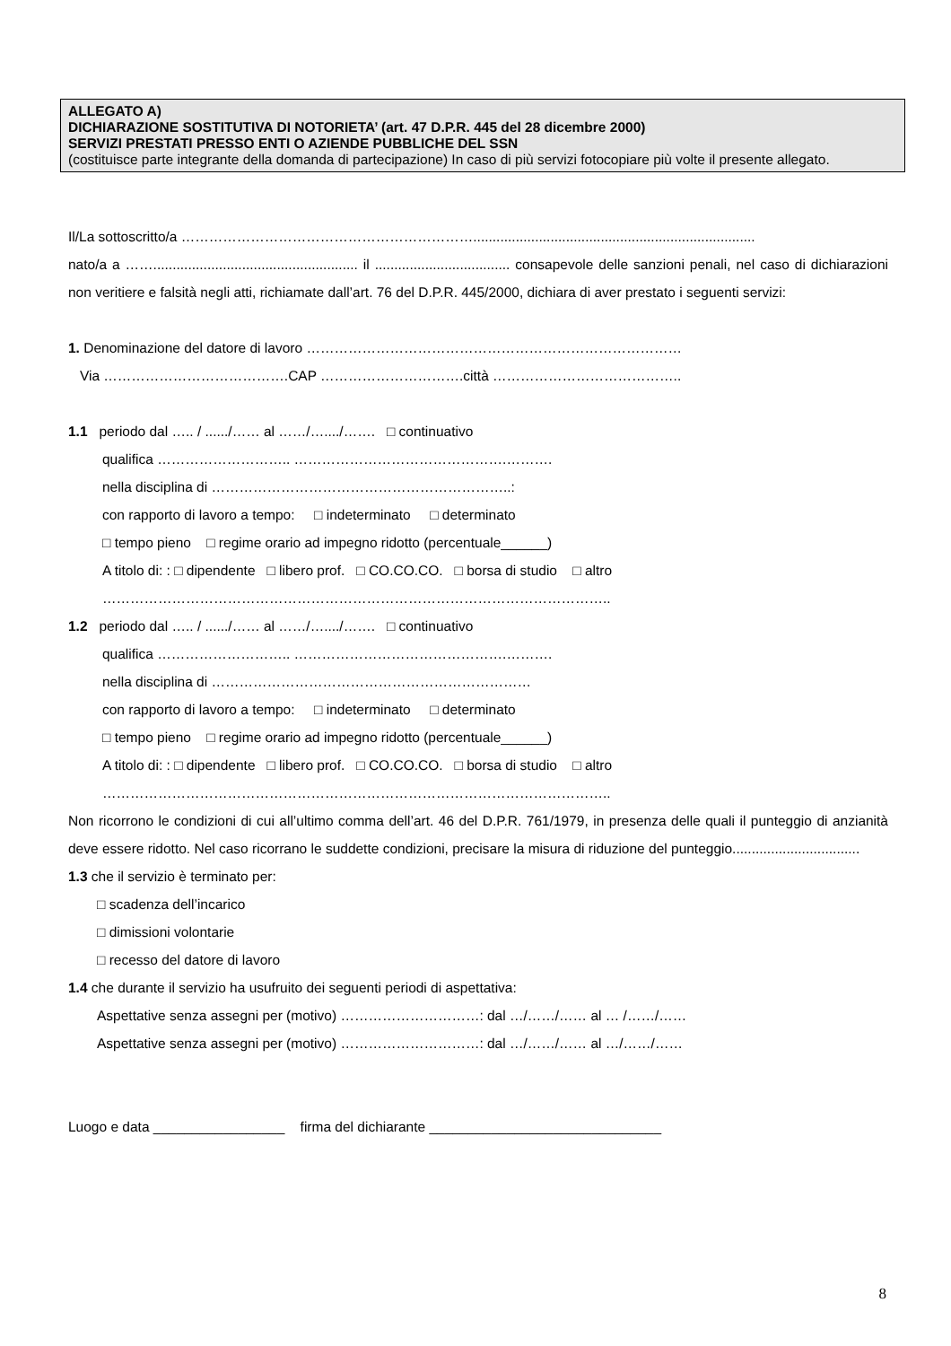ALLEGATO A)
DICHIARAZIONE SOSTITUTIVA DI NOTORIETA’ (art. 47 D.P.R. 445 del 28 dicembre 2000)
SERVIZI PRESTATI PRESSO ENTI O AZIENDE PUBBLICHE DEL SSN
(costituisce parte integrante della domanda di partecipazione) In caso di più servizi fotocopiare più volte il presente allegato.
Il/La sottoscritto/a ……………………………………………………….........................................................................
nato/a a ……..................................................... il ................................... consapevole delle sanzioni penali, nel caso di dichiarazioni non veritiere e falsità negli atti, richiamate dall’art. 76 del D.P.R. 445/2000, dichiara di aver prestato i seguenti servizi:
1. Denominazione del datore di lavoro ………………………………………………………………………
Via ………………………………….CAP ………………………….città …………………………………..
1.1 periodo dal ….. / ....../…… al ……/…..../……. □ continuativo
qualifica ……………………….. ……………………………………….……….
nella disciplina di ………………………………………………………..:
con rapporto di lavoro a tempo: □ indeterminato □ determinato
□ tempo pieno □ regime orario ad impegno ridotto (percentuale______)
A titolo di: : □ dipendente □ libero prof. □ CO.CO.CO. □ borsa di studio □ altro
………………………………………………………………………………………………..
1.2 periodo dal ….. / ....../…… al ……/…..../……. □ continuativo
qualifica ……………………….. ……………………………………….……….
nella disciplina di ……………………………………………………………
con rapporto di lavoro a tempo: □ indeterminato □ determinato
□ tempo pieno □ regime orario ad impegno ridotto (percentuale______)
A titolo di: : □ dipendente □ libero prof. □ CO.CO.CO. □ borsa di studio □ altro
………………………………………………………………………………………………..
Non ricorrono le condizioni di cui all’ultimo comma dell’art. 46 del D.P.R. 761/1979, in presenza delle quali il punteggio di anzianità deve essere ridotto. Nel caso ricorrano le suddette condizioni, precisare la misura di riduzione del punteggio.................................
1.3 che il servizio è terminato per:
□ scadenza dell’incarico
□ dimissioni volontarie
□ recesso del datore di lavoro
1.4 che durante il servizio ha usufruito dei seguenti periodi di aspettativa:
Aspettative senza assegni per (motivo) …………………………: dal …/……/…… al … /……/……
Aspettative senza assegni per (motivo) …………………………: dal …/……/…… al …/……/……
Luogo e data _________________ firma del dichiarante ______________________________
8